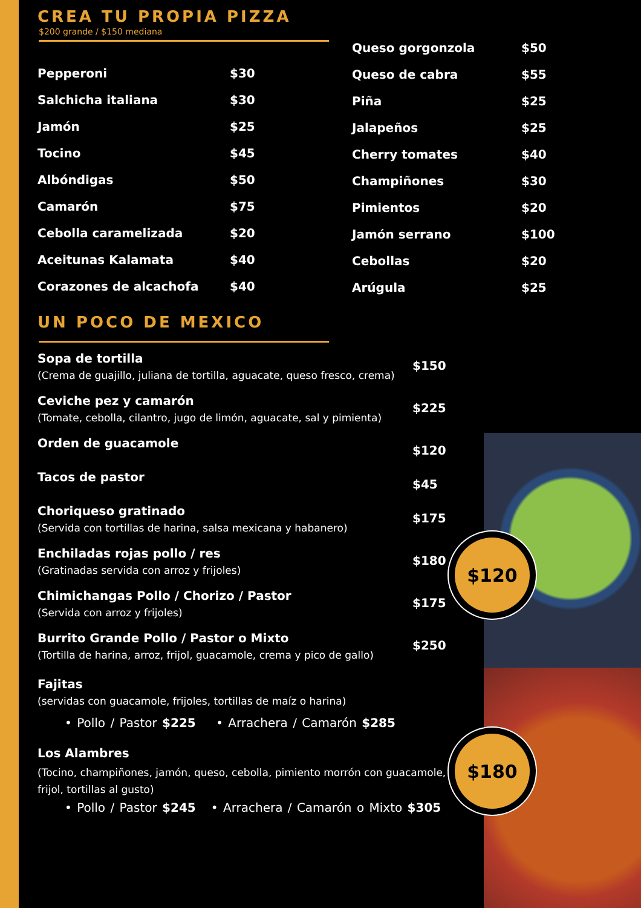$120
$180
CREA TU PROPIA PIZZA
$200 grande / $150 mediana
Pepperoni $30
Salchicha italiana $30
Jamón $25
Tocino $45
Albóndigas $50
Camarón $75
Cebolla caramelizada $20
Aceitunas Kalamata $40
Corazones de alcachofa $40
Queso gorgonzola $50
Queso de cabra $55
Piña $25
Jalapeños $25
Cherry tomates $40
Champiñones $30
Pimientos $20
Jamón serrano $100
Cebollas $20
Arúgula $25
UN POCO DE MEXICO
Sopa de tortilla
(Crema de guajillo, juliana de tortilla, aguacate, queso fresco, crema)
$150
Ceviche pez y camarón
(Tomate, cebolla, cilantro, jugo de limón, aguacate, sal y pimienta)
$225
Orden de guacamole
$120
Tacos de pastor
$45
Choriqueso gratinado
(Servida con tortillas de harina, salsa mexicana y habanero)
$175
Enchiladas rojas pollo / res
(Gratinadas servida con arroz y frijoles)
$180
Chimichangas Pollo / Chorizo / Pastor
(Servida con arroz y frijoles)
$175
Burrito Grande Pollo / Pastor o Mixto
(Tortilla de harina, arroz, frijol, guacamole, crema y pico de gallo)
$250
Fajitas
(servidas con guacamole, frijoles, tortillas de maíz o harina)
• Pollo / Pastor $225 • Arrachera / Camarón $285
Los Alambres
(Tocino, champiñones, jamón, queso, cebolla, pimiento morrón con guacamole, frijol, tortillas al gusto)
• Pollo / Pastor $245 • Arrachera / Camarón o Mixto $305